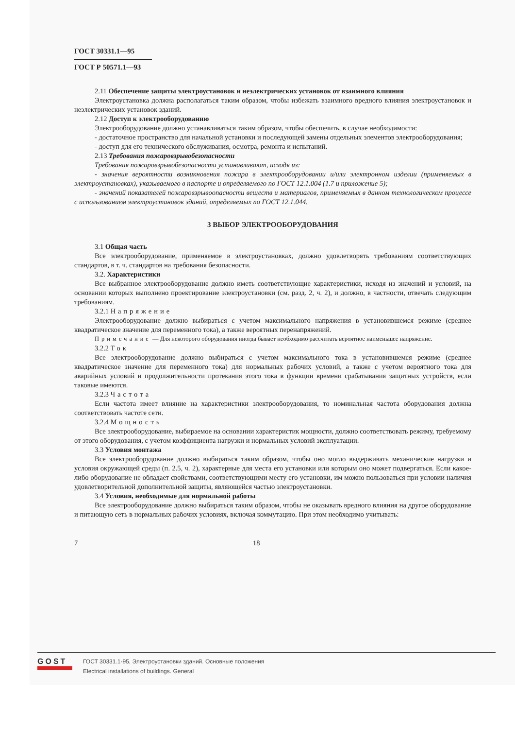ГОСТ 30331.1—95
ГОСТ Р 50571.1—93
2.11 Обеспечение защиты электроустановок и неэлектрических установок от взаимного влияния
Электроустановка должна располагаться таким образом, чтобы избежать взаимного вредного влияния электроустановок и неэлектрических установок зданий.
2.12 Доступ к электрооборудованию
Электрооборудование должно устанавливаться таким образом, чтобы обеспечить, в случае необходимости:
- достаточное пространство для начальной установки и последующей замены отдельных элементов электрооборудования;
- доступ для его технического обслуживания, осмотра, ремонта и испытаний.
2.13 Требования пожаровзрывобезопасности
Требования пожаровзрывобезопасности устанавливают, исходя из:
- значения вероятности возникновения пожара в электрооборудовании и/или электронном изделии (применяемых в электроустановках), указываемого в паспорте и определяемого по ГОСТ 12.1.004 (1.7 и приложение 5);
- значений показателей пожаровзрывоопасности веществ и материалов, применяемых в данном технологическом процессе с использованием электроустановок зданий, определяемых по ГОСТ 12.1.044.
3 ВЫБОР ЭЛЕКТРООБОРУДОВАНИЯ
3.1 Общая часть
Все электрооборудование, применяемое в электроустановках, должно удовлетворять требованиям соответствующих стандартов, в т. ч. стандартов на требования безопасности.
3.2. Характеристики
Все выбранное электрооборудование должно иметь соответствующие характеристики, исходя из значений и условий, на основании которых выполнено проектирование электроустановки (см. разд. 2, ч. 2), и должно, в частности, отвечать следующим требованиям.
3.2.1 Напряжение
Электрооборудование должно выбираться с учетом максимального напряжения в установившемся режиме (среднее квадратическое значение для переменного тока), а также вероятных перенапряжений.
Примечание — Для некоторого оборудования иногда бывает необходимо рассчитать вероятное наименьшее напряжение.
3.2.2 Ток
Все электрооборудование должно выбираться с учетом максимального тока в установившемся режиме (среднее квадратическое значение для переменного тока) для нормальных рабочих условий, а также с учетом вероятного тока для аварийных условий и продолжительности протекания этого тока в функции времени срабатывания защитных устройств, если таковые имеются.
3.2.3 Частота
Если частота имеет влияние на характеристики электрооборудования, то номинальная частота оборудования должна соответствовать частоте сети.
3.2.4 Мощность
Все электрооборудование, выбираемое на основании характеристик мощности, должно соответствовать режиму, требуемому от этого оборудования, с учетом коэффициента нагрузки и нормальных условий эксплуатации.
3.3 Условия монтажа
Все электрооборудование должно выбираться таким образом, чтобы оно могло выдерживать механические нагрузки и условия окружающей среды (п. 2.5, ч. 2), характерные для места его установки или которым оно может подвергаться. Если какое-либо оборудование не обладает свойствами, соответствующими месту его установки, им можно пользоваться при условии наличия удовлетворительной дополнительной защиты, являющейся частью электроустановки.
3.4 Условия, необходимые для нормальной работы
Все электрооборудование должно выбираться таким образом, чтобы не оказывать вредного влияния на другое оборудование и питающую сеть в нормальных рабочих условиях, включая коммутацию. При этом необходимо учитывать:
7 18
GOST
ГОСТ 30331.1-95, Электроустановки зданий. Основные положения
Electrical installations of buildings. General